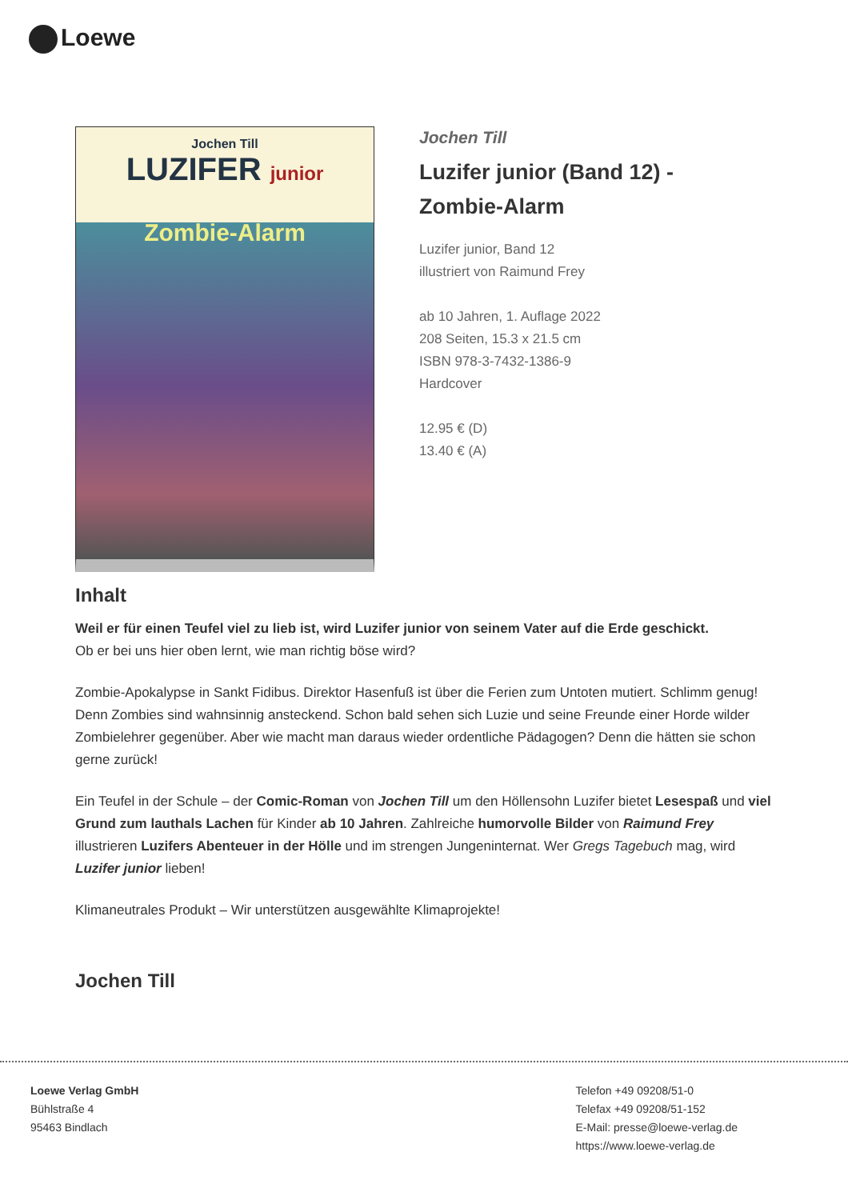Loewe
Jochen Till
LUZIFER junior
Zombie-Alarm
Jochen Till
Luzifer junior (Band 12) -
Zombie-Alarm
Luzifer junior, Band 12
illustriert von Raimund Frey
ab 10 Jahren, 1. Auflage 2022
208 Seiten, 15.3 x 21.5 cm
ISBN 978-3-7432-1386-9
Hardcover
12.95 € (D)
13.40 € (A)
Inhalt
Weil er für einen Teufel viel zu lieb ist, wird Luzifer junior von seinem Vater auf die Erde geschickt.
Ob er bei uns hier oben lernt, wie man richtig böse wird?
Zombie-Apokalypse in Sankt Fidibus. Direktor Hasenfuß ist über die Ferien zum Untoten mutiert. Schlimm genug! Denn Zombies sind wahnsinnig ansteckend. Schon bald sehen sich Luzie und seine Freunde einer Horde wilder Zombielehrer gegenüber. Aber wie macht man daraus wieder ordentliche Pädagogen? Denn die hätten sie schon gerne zurück!
Ein Teufel in der Schule – der Comic-Roman von Jochen Till um den Höllensohn Luzifer bietet Lesespaß und viel Grund zum lauthals Lachen für Kinder ab 10 Jahren. Zahlreiche humorvolle Bilder von Raimund Frey illustrieren Luzifers Abenteuer in der Hölle und im strengen Jungeninternat. Wer Gregs Tagebuch mag, wird Luzifer junior lieben!
Klimaneutrales Produkt – Wir unterstützen ausgewählte Klimaprojekte!
Jochen Till
Loewe Verlag GmbH
Bühlstraße 4
95463 Bindlach
Telefon +49 09208/51-0
Telefax +49 09208/51-152
E-Mail: presse@loewe-verlag.de
https://www.loewe-verlag.de